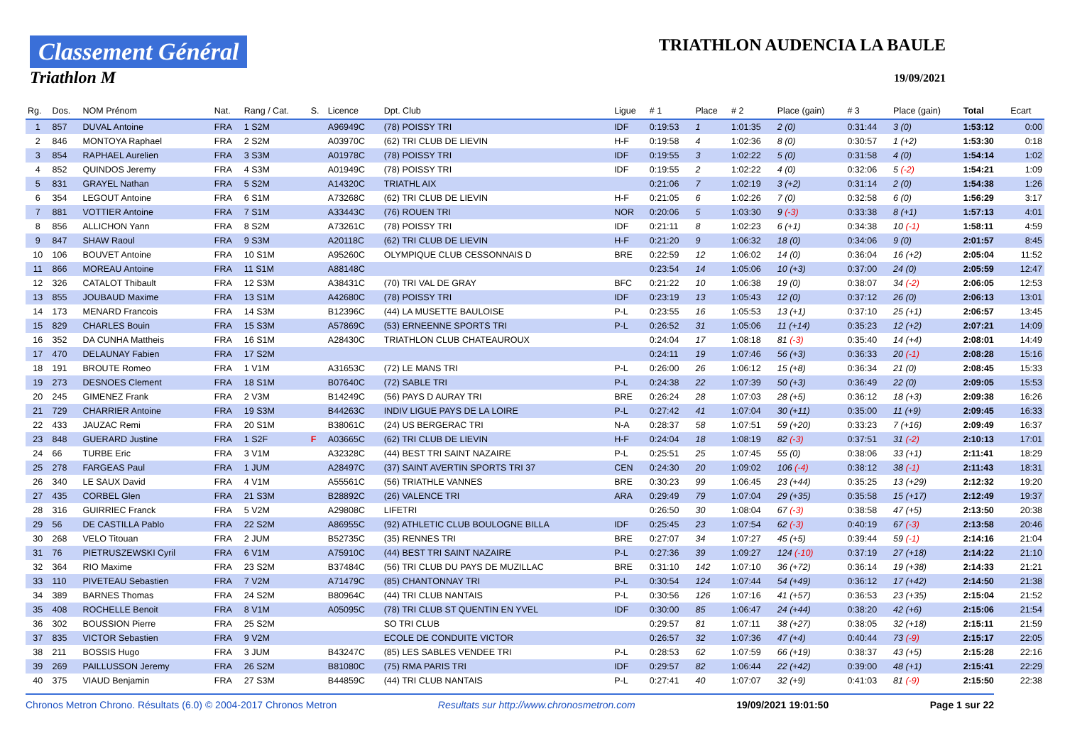Classement Général
Triathlon M
TRIATHLON AUDENCIA LA BAULE
19/09/2021
| Rg. | Dos. | NOM Prénom | Nat. | Rang / Cat. | S. | Licence | Dpt. Club | Ligue | # 1 | Place | # 2 | Place (gain) | # 3 | Place (gain) | Total | Ecart |
| --- | --- | --- | --- | --- | --- | --- | --- | --- | --- | --- | --- | --- | --- | --- | --- | --- |
| 1 | 857 | DUVAL Antoine | FRA | 1 S2M | | A96949C | (78) POISSY TRI | IDF | 0:19:53 | 1 | 1:01:35 | 2 (0) | 0:31:44 | 3 (0) | 1:53:12 | 0:00 |
| 2 | 846 | MONTOYA Raphael | FRA | 2 S2M | | A03970C | (62) TRI CLUB DE LIEVIN | H-F | 0:19:58 | 4 | 1:02:36 | 8 (0) | 0:30:57 | 1 (+2) | 1:53:30 | 0:18 |
| 3 | 854 | RAPHAEL Aurelien | FRA | 3 S3M | | A01978C | (78) POISSY TRI | IDF | 0:19:55 | 3 | 1:02:22 | 5 (0) | 0:31:58 | 4 (0) | 1:54:14 | 1:02 |
| 4 | 852 | QUINDOS Jeremy | FRA | 4 S3M | | A01949C | (78) POISSY TRI | IDF | 0:19:55 | 2 | 1:02:22 | 4 (0) | 0:32:06 | 5 (-2) | 1:54:21 | 1:09 |
| 5 | 831 | GRAYEL Nathan | FRA | 5 S2M | | A14320C | TRIATHL AIX | | 0:21:06 | 7 | 1:02:19 | 3 (+2) | 0:31:14 | 2 (0) | 1:54:38 | 1:26 |
| 6 | 354 | LEGOUT Antoine | FRA | 6 S1M | | A73268C | (62) TRI CLUB DE LIEVIN | H-F | 0:21:05 | 6 | 1:02:26 | 7 (0) | 0:32:58 | 6 (0) | 1:56:29 | 3:17 |
| 7 | 881 | VOTTIER Antoine | FRA | 7 S1M | | A33443C | (76) ROUEN TRI | NOR | 0:20:06 | 5 | 1:03:30 | 9 (-3) | 0:33:38 | 8 (+1) | 1:57:13 | 4:01 |
| 8 | 856 | ALLICHON Yann | FRA | 8 S2M | | A73261C | (78) POISSY TRI | IDF | 0:21:11 | 8 | 1:02:23 | 6 (+1) | 0:34:38 | 10 (-1) | 1:58:11 | 4:59 |
| 9 | 847 | SHAW Raoul | FRA | 9 S3M | | A20118C | (62) TRI CLUB DE LIEVIN | H-F | 0:21:20 | 9 | 1:06:32 | 18 (0) | 0:34:06 | 9 (0) | 2:01:57 | 8:45 |
| 10 | 106 | BOUVET Antoine | FRA | 10 S1M | | A95260C | OLYMPIQUE CLUB CESSONNAIS D | BRE | 0:22:59 | 12 | 1:06:02 | 14 (0) | 0:36:04 | 16 (+2) | 2:05:04 | 11:52 |
| 11 | 866 | MOREAU Antoine | FRA | 11 S1M | | A88148C | | | 0:23:54 | 14 | 1:05:06 | 10 (+3) | 0:37:00 | 24 (0) | 2:05:59 | 12:47 |
| 12 | 326 | CATALOT Thibault | FRA | 12 S3M | | A38431C | (70) TRI VAL DE GRAY | BFC | 0:21:22 | 10 | 1:06:38 | 19 (0) | 0:38:07 | 34 (-2) | 2:06:05 | 12:53 |
| 13 | 855 | JOUBAUD Maxime | FRA | 13 S1M | | A42680C | (78) POISSY TRI | IDF | 0:23:19 | 13 | 1:05:43 | 12 (0) | 0:37:12 | 26 (0) | 2:06:13 | 13:01 |
| 14 | 173 | MENARD Francois | FRA | 14 S3M | | B12396C | (44) LA MUSETTE BAULOISE | P-L | 0:23:55 | 16 | 1:05:53 | 13 (+1) | 0:37:10 | 25 (+1) | 2:06:57 | 13:45 |
| 15 | 829 | CHARLES Bouin | FRA | 15 S3M | | A57869C | (53) ERNEENNE SPORTS TRI | P-L | 0:26:52 | 31 | 1:05:06 | 11 (+14) | 0:35:23 | 12 (+2) | 2:07:21 | 14:09 |
| 16 | 352 | DA CUNHA Mattheis | FRA | 16 S1M | | A28430C | TRIATHLON CLUB CHATEAUROUX | | 0:24:04 | 17 | 1:08:18 | 81 (-3) | 0:35:40 | 14 (+4) | 2:08:01 | 14:49 |
| 17 | 470 | DELAUNAY Fabien | FRA | 17 S2M | | | | | 0:24:11 | 19 | 1:07:46 | 56 (+3) | 0:36:33 | 20 (-1) | 2:08:28 | 15:16 |
| 18 | 191 | BROUTE Romeo | FRA | 1 V1M | | A31653C | (72) LE MANS TRI | P-L | 0:26:00 | 26 | 1:06:12 | 15 (+8) | 0:36:34 | 21 (0) | 2:08:45 | 15:33 |
| 19 | 273 | DESNOES Clement | FRA | 18 S1M | | B07640C | (72) SABLE TRI | P-L | 0:24:38 | 22 | 1:07:39 | 50 (+3) | 0:36:49 | 22 (0) | 2:09:05 | 15:53 |
| 20 | 245 | GIMENEZ Frank | FRA | 2 V3M | | B14249C | (56) PAYS D AURAY TRI | BRE | 0:26:24 | 28 | 1:07:03 | 28 (+5) | 0:36:12 | 18 (+3) | 2:09:38 | 16:26 |
| 21 | 729 | CHARRIER Antoine | FRA | 19 S3M | | B44263C | INDIV LIGUE PAYS DE LA LOIRE | P-L | 0:27:42 | 41 | 1:07:04 | 30 (+11) | 0:35:00 | 11 (+9) | 2:09:45 | 16:33 |
| 22 | 433 | JAUZAC Remi | FRA | 20 S1M | | B38061C | (24) US BERGERAC TRI | N-A | 0:28:37 | 58 | 1:07:51 | 59 (+20) | 0:33:23 | 7 (+16) | 2:09:49 | 16:37 |
| 23 | 848 | GUERARD Justine | FRA | 1 S2F | F | A03665C | (62) TRI CLUB DE LIEVIN | H-F | 0:24:04 | 18 | 1:08:19 | 82 (-3) | 0:37:51 | 31 (-2) | 2:10:13 | 17:01 |
| 24 | 66 | TURBE Eric | FRA | 3 V1M | | A32328C | (44) BEST TRI SAINT NAZAIRE | P-L | 0:25:51 | 25 | 1:07:45 | 55 (0) | 0:38:06 | 33 (+1) | 2:11:41 | 18:29 |
| 25 | 278 | FARGEAS Paul | FRA | 1 JUM | | A28497C | (37) SAINT AVERTIN SPORTS TRI 37 | CEN | 0:24:30 | 20 | 1:09:02 | 106 (-4) | 0:38:12 | 38 (-1) | 2:11:43 | 18:31 |
| 26 | 340 | LE SAUX David | FRA | 4 V1M | | A55561C | (56) TRIATHLE VANNES | BRE | 0:30:23 | 99 | 1:06:45 | 23 (+44) | 0:35:25 | 13 (+29) | 2:12:32 | 19:20 |
| 27 | 435 | CORBEL Glen | FRA | 21 S3M | | B28892C | (26) VALENCE TRI | ARA | 0:29:49 | 79 | 1:07:04 | 29 (+35) | 0:35:58 | 15 (+17) | 2:12:49 | 19:37 |
| 28 | 316 | GUIRRIEC Franck | FRA | 5 V2M | | A29808C | LIFETRI | | 0:26:50 | 30 | 1:08:04 | 67 (-3) | 0:38:58 | 47 (+5) | 2:13:50 | 20:38 |
| 29 | 56 | DE CASTILLA Pablo | FRA | 22 S2M | | A86955C | (92) ATHLETIC CLUB BOULOGNE BILLA | IDF | 0:25:45 | 23 | 1:07:54 | 62 (-3) | 0:40:19 | 67 (-3) | 2:13:58 | 20:46 |
| 30 | 268 | VELO Titouan | FRA | 2 JUM | | B52735C | (35) RENNES TRI | BRE | 0:27:07 | 34 | 1:07:27 | 45 (+5) | 0:39:44 | 59 (-1) | 2:14:16 | 21:04 |
| 31 | 76 | PIETRUSZEWSKI Cyril | FRA | 6 V1M | | A75910C | (44) BEST TRI SAINT NAZAIRE | P-L | 0:27:36 | 39 | 1:09:27 | 124 (-10) | 0:37:19 | 27 (+18) | 2:14:22 | 21:10 |
| 32 | 364 | RIO Maxime | FRA | 23 S2M | | B37484C | (56) TRI CLUB DU PAYS DE MUZILLAC | BRE | 0:31:10 | 142 | 1:07:10 | 36 (+72) | 0:36:14 | 19 (+38) | 2:14:33 | 21:21 |
| 33 | 110 | PIVETEAU Sebastien | FRA | 7 V2M | | A71479C | (85) CHANTONNAY TRI | P-L | 0:30:54 | 124 | 1:07:44 | 54 (+49) | 0:36:12 | 17 (+42) | 2:14:50 | 21:38 |
| 34 | 389 | BARNES Thomas | FRA | 24 S2M | | B80964C | (44) TRI CLUB NANTAIS | P-L | 0:30:56 | 126 | 1:07:16 | 41 (+57) | 0:36:53 | 23 (+35) | 2:15:04 | 21:52 |
| 35 | 408 | ROCHELLE Benoit | FRA | 8 V1M | | A05095C | (78) TRI CLUB ST QUENTIN EN YVEL | IDF | 0:30:00 | 85 | 1:06:47 | 24 (+44) | 0:38:20 | 42 (+6) | 2:15:06 | 21:54 |
| 36 | 302 | BOUSSION Pierre | FRA | 25 S2M | | | SO TRI CLUB | | 0:29:57 | 81 | 1:07:11 | 38 (+27) | 0:38:05 | 32 (+18) | 2:15:11 | 21:59 |
| 37 | 835 | VICTOR Sebastien | FRA | 9 V2M | | | ECOLE DE CONDUITE VICTOR | | 0:26:57 | 32 | 1:07:36 | 47 (+4) | 0:40:44 | 73 (-9) | 2:15:17 | 22:05 |
| 38 | 211 | BOSSIS Hugo | FRA | 3 JUM | | B43247C | (85) LES SABLES VENDEE TRI | P-L | 0:28:53 | 62 | 1:07:59 | 66 (+19) | 0:38:37 | 43 (+5) | 2:15:28 | 22:16 |
| 39 | 269 | PAILLUSSON Jeremy | FRA | 26 S2M | | B81080C | (75) RMA PARIS TRI | IDF | 0:29:57 | 82 | 1:06:44 | 22 (+42) | 0:39:00 | 48 (+1) | 2:15:41 | 22:29 |
| 40 | 375 | VIAUD Benjamin | FRA | 27 S3M | | B44859C | (44) TRI CLUB NANTAIS | P-L | 0:27:41 | 40 | 1:07:07 | 32 (+9) | 0:41:03 | 81 (-9) | 2:15:50 | 22:38 |
Chronos Metron Chrono. Résultats (6.0) © 2004-2017 Chronos Metron Resultats sur http://www.chronosmetron.com 19/09/2021 19:01:50 Page 1 sur 22